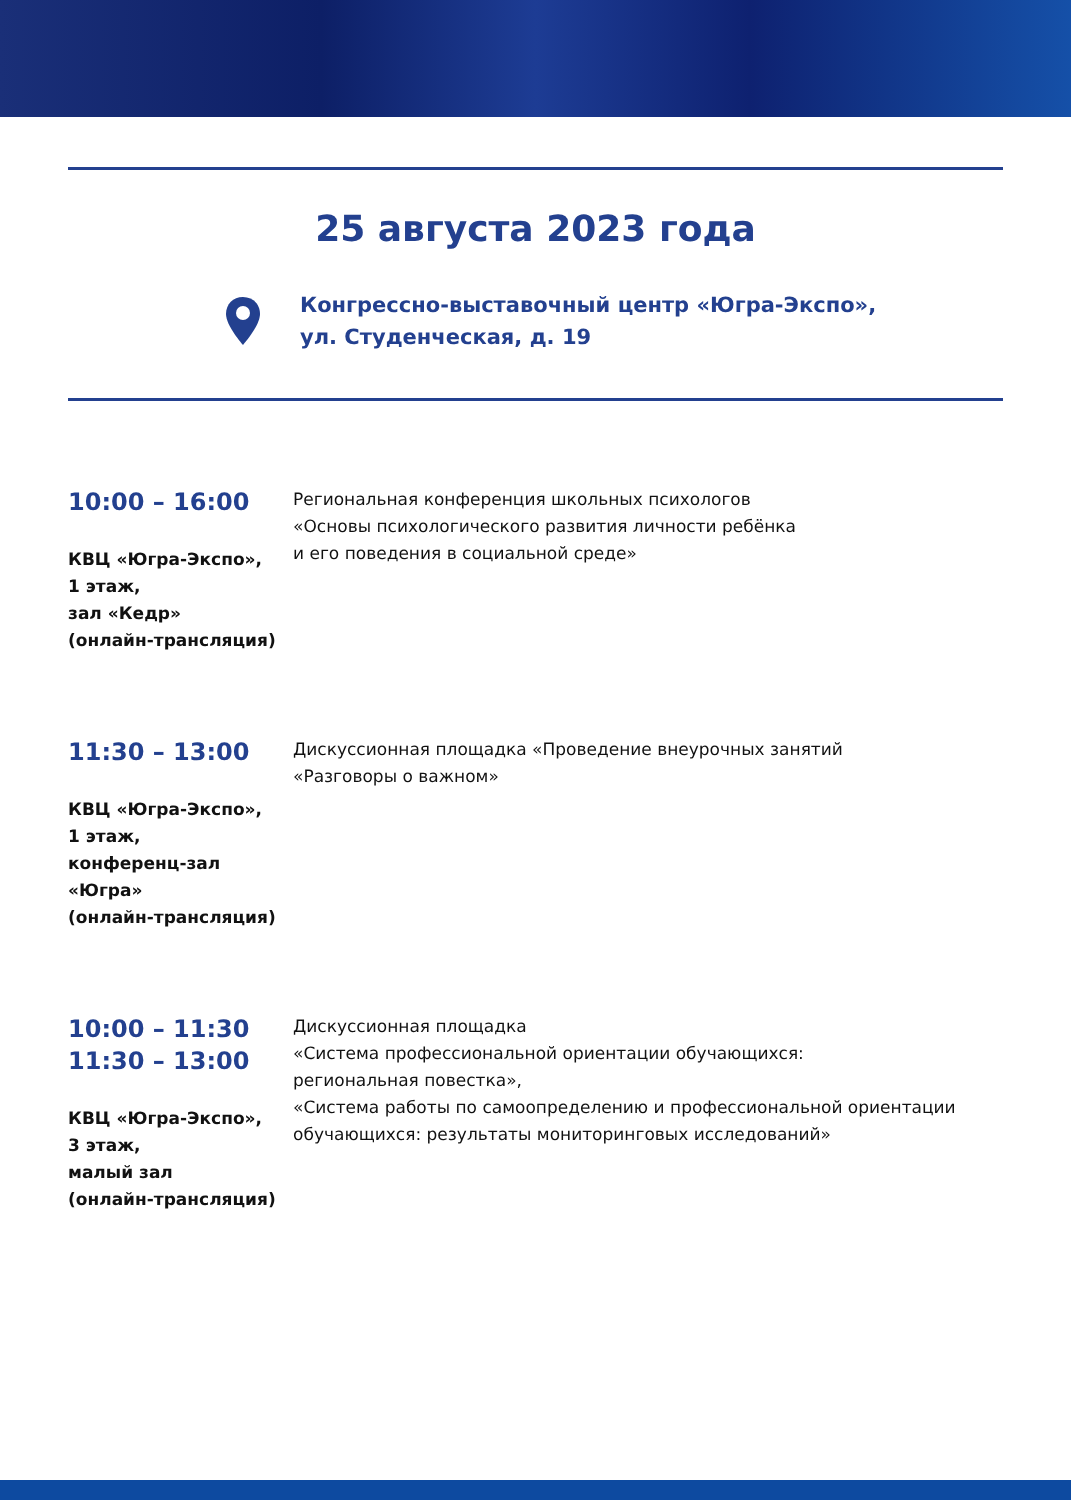25 августа 2023 года
Конгрессно-выставочный центр «Югра-Экспо»,
ул. Студенческая, д. 19
10:00 – 16:00
КВЦ «Югра-Экспо»,
1 этаж,
зал «Кедр»
(онлайн-трансляция)
Региональная конференция школьных психологов
«Основы психологического развития личности ребёнка
и его поведения в социальной среде»
11:30 – 13:00
КВЦ «Югра-Экспо»,
1 этаж,
конференц-зал
«Югра»
(онлайн-трансляция)
Дискуссионная площадка «Проведение внеурочных занятий
«Разговоры о важном»
10:00 – 11:30
11:30 – 13:00
КВЦ «Югра-Экспо»,
3 этаж,
малый зал
(онлайн-трансляция)
Дискуссионная площадка
«Система профессиональной ориентации обучающихся:
региональная повестка»,
«Система работы по самоопределению и профессиональной ориентации
обучающихся: результаты мониторинговых исследований»